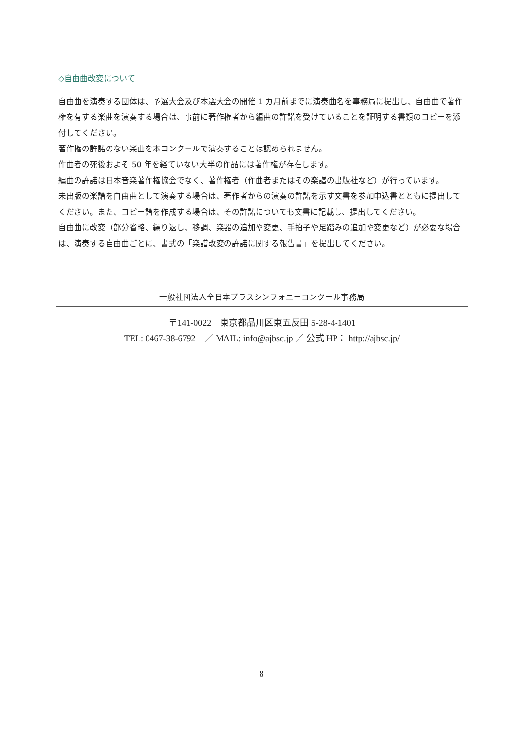◇自由曲改変について
自由曲を演奏する団体は、予選大会及び本選大会の開催 1 カ月前までに演奏曲名を事務局に提出し、自由曲で著作権を有する楽曲を演奏する場合は、事前に著作権者から編曲の許諾を受けていることを証明する書類のコピーを添付してください。
著作権の許諾のない楽曲を本コンクールで演奏することは認められません。
作曲者の死後およそ 50 年を経ていない大半の作品には著作権が存在します。
編曲の許諾は日本音楽著作権協会でなく、著作権者（作曲者またはその楽譜の出版社など）が行っています。
未出版の楽譜を自由曲として演奏する場合は、著作者からの演奏の許諾を示す文書を参加申込書とともに提出してください。また、コピー譜を作成する場合は、その許諾についても文書に記載し、提出してください。
自由曲に改変（部分省略、繰り返し、移調、楽器の追加や変更、手拍子や足踏みの追加や変更など）が必要な場合は、演奏する自由曲ごとに、書式の「楽譜改変の許諾に関する報告書」を提出してください。
一般社団法人全日本ブラスシンフォニーコンクール事務局
〒141-0022　東京都品川区東五反田 5-28-4-1401
TEL: 0467-38-6792　／ MAIL: info@ajbsc.jp ／ 公式 HP： http://ajbsc.jp/
8